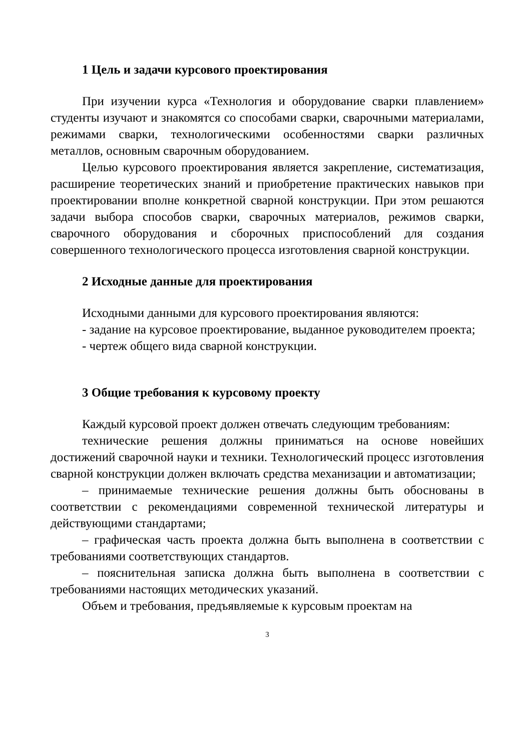1 Цель и задачи курсового проектирования
При изучении курса «Технология и оборудование сварки плавлением» студенты изучают и знакомятся со способами сварки, сварочными материалами, режимами сварки, технологическими особенностями сварки различных металлов, основным сварочным оборудованием.
Целью курсового проектирования является закрепление, систематизация, расширение теоретических знаний и приобретение практических навыков при проектировании вполне конкретной сварной конструкции. При этом решаются задачи выбора способов сварки, сварочных материалов, режимов сварки, сварочного оборудования и сборочных приспособлений для создания совершенного технологического процесса изготовления сварной конструкции.
2 Исходные данные для проектирования
Исходными данными для курсового проектирования являются:
- задание на курсовое проектирование, выданное руководителем проекта;
- чертеж общего вида сварной конструкции.
3 Общие требования к курсовому проекту
Каждый курсовой проект должен отвечать следующим требованиям:
технические решения должны приниматься на основе новейших достижений сварочной науки и техники. Технологический процесс изготовления сварной конструкции должен включать средства механизации и автоматизации;
– принимаемые технические решения должны быть обоснованы в соответствии с рекомендациями современной технической литературы и действующими стандартами;
– графическая часть проекта должна быть выполнена в соответствии с требованиями соответствующих стандартов.
– пояснительная записка должна быть выполнена в соответствии с требованиями настоящих методических указаний.
Объем и требования, предъявляемые к курсовым проектам на
3